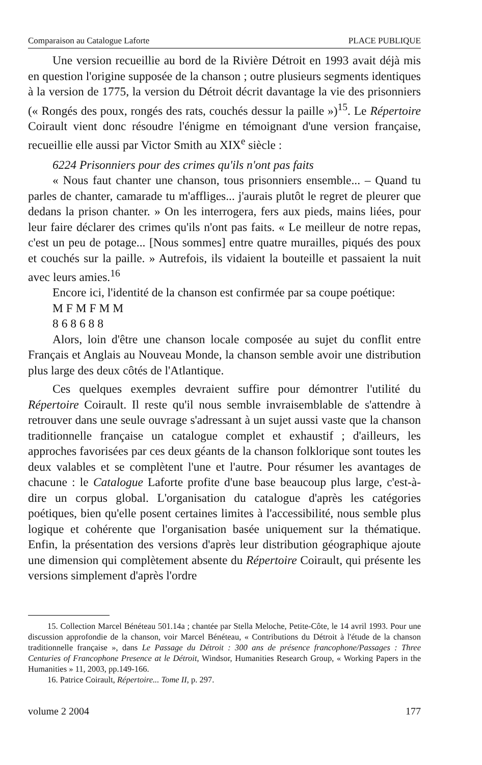Comparaison au Catalogue Laforte PLACE PUBLIQUE
Une version recueillie au bord de la Rivière Détroit en 1993 avait déjà mis en question l'origine supposée de la chanson ; outre plusieurs segments identiques à la version de 1775, la version du Détroit décrit davantage la vie des prisonniers (« Rongés des poux, rongés des rats, couchés dessur la paille »)<sup>15</sup>. Le Répertoire Coirault vient donc résoudre l'énigme en témoignant d'une version française, recueillie elle aussi par Victor Smith au XIX<sup>e</sup> siècle :
6224 Prisonniers pour des crimes qu'ils n'ont pas faits
« Nous faut chanter une chanson, tous prisonniers ensemble... – Quand tu parles de chanter, camarade tu m'affliges... j'aurais plutôt le regret de pleurer que dedans la prison chanter. » On les interrogera, fers aux pieds, mains liées, pour leur faire déclarer des crimes qu'ils n'ont pas faits. « Le meilleur de notre repas, c'est un peu de potage... [Nous sommes] entre quatre murailles, piqués des poux et couchés sur la paille. » Autrefois, ils vidaient la bouteille et passaient la nuit avec leurs amies.<sup>16</sup>
Encore ici, l'identité de la chanson est confirmée par sa coupe poétique:
M F M F M M
8 6 8 6 8 8
Alors, loin d'être une chanson locale composée au sujet du conflit entre Français et Anglais au Nouveau Monde, la chanson semble avoir une distribution plus large des deux côtés de l'Atlantique.
Ces quelques exemples devraient suffire pour démontrer l'utilité du Répertoire Coirault. Il reste qu'il nous semble invraisemblable de s'attendre à retrouver dans une seule ouvrage s'adressant à un sujet aussi vaste que la chanson traditionnelle française un catalogue complet et exhaustif ; d'ailleurs, les approches favorisées par ces deux géants de la chanson folklorique sont toutes les deux valables et se complètent l'une et l'autre. Pour résumer les avantages de chacune : le Catalogue Laforte profite d'une base beaucoup plus large, c'est-à-dire un corpus global. L'organisation du catalogue d'après les catégories poétiques, bien qu'elle posent certaines limites à l'accessibilité, nous semble plus logique et cohérente que l'organisation basée uniquement sur la thématique. Enfin, la présentation des versions d'après leur distribution géographique ajoute une dimension qui complètement absente du Répertoire Coirault, qui présente les versions simplement d'après l'ordre
15. Collection Marcel Bénéteau 501.14a ; chantée par Stella Meloche, Petite-Côte, le 14 avril 1993. Pour une discussion approfondie de la chanson, voir Marcel Bénéteau, « Contributions du Détroit à l'étude de la chanson traditionnelle française », dans Le Passage du Détroit : 300 ans de présence francophone/Passages : Three Centuries of Francophone Presence at le Détroit, Windsor, Humanities Research Group, « Working Papers in the Humanities » 11, 2003, pp.149-166.
16. Patrice Coirault, Répertoire... Tome II, p. 297.
volume 2 2004 177